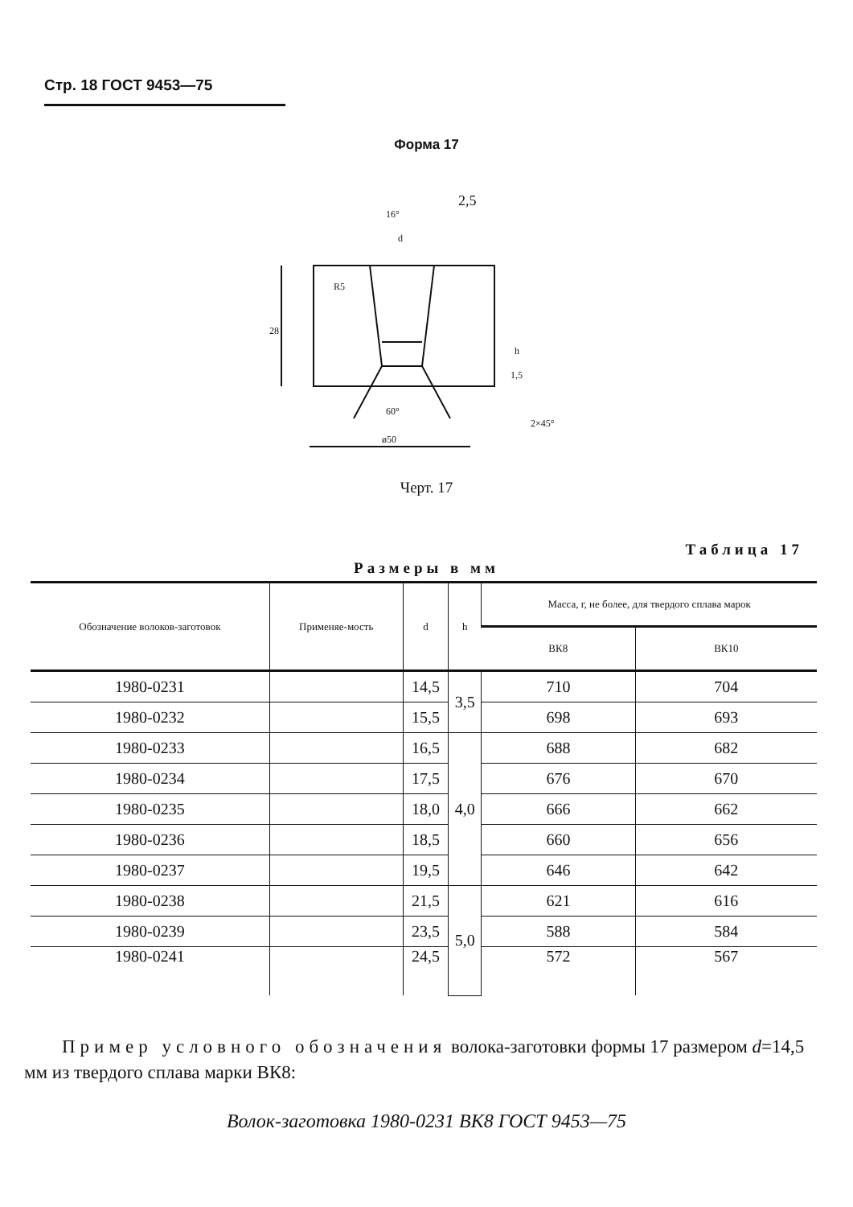Стр. 18 ГОСТ 9453—75
Форма 17
2,5
16°
d
28
h
1,5
60°
2×45°
ø50
R5
Черт. 17
Таблица 17
Размеры в мм
| Обозначение волоков-заготовок | Применяе-мость | d | h | Масса, г, не более, для твердого сплава марок | |
| --- | --- | --- | --- | --- | --- |
| | | | | ВК8 | ВК10 |
| 1980-0231 | | 14,5 | 3,5 | 710 | 704 |
| 1980-0232 | | 15,5 | | 698 | 693 |
| 1980-0233 | | 16,5 | 4,0 | 688 | 682 |
| 1980-0234 | | 17,5 | | 676 | 670 |
| 1980-0235 | | 18,0 | | 666 | 662 |
| 1980-0236 | | 18,5 | | 660 | 656 |
| 1980-0237 | | 19,5 | | 646 | 642 |
| 1980-0238 | | 21,5 | 5,0 | 621 | 616 |
| 1980-0239 | | 23,5 | | 588 | 584 |
| 1980-0241 | | 24,5 | | 572 | 567 |
Пример условного обозначения волока-заготовки формы 17 размером d=14,5 мм из твердого сплава марки ВК8:
Волок-заготовка 1980-0231 ВК8 ГОСТ 9453—75